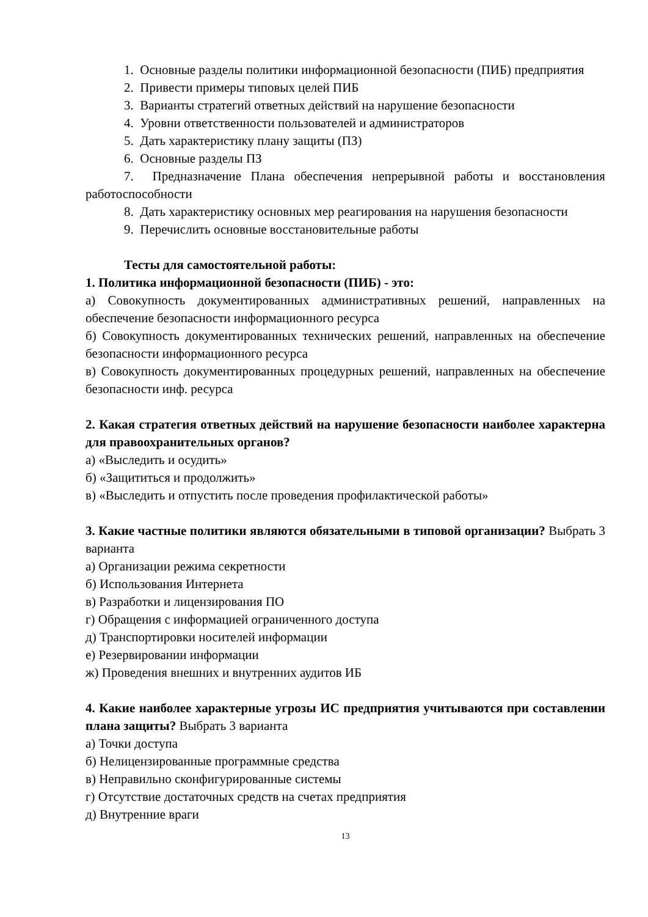1. Основные разделы политики информационной безопасности (ПИБ) предприятия
2. Привести примеры типовых целей ПИБ
3. Варианты стратегий ответных действий на нарушение безопасности
4. Уровни ответственности пользователей и администраторов
5. Дать характеристику плану защиты (ПЗ)
6. Основные разделы ПЗ
7. Предназначение Плана обеспечения непрерывной работы и восстановления работоспособности
8. Дать характеристику основных мер реагирования на нарушения безопасности
9. Перечислить основные восстановительные работы
Тесты для самостоятельной работы:
1. Политика информационной безопасности (ПИБ) - это:
а) Совокупность документированных административных решений, направленных на обеспечение безопасности информационного ресурса
б) Совокупность документированных технических решений, направленных на обеспечение безопасности информационного ресурса
в) Совокупность документированных процедурных решений, направленных на обеспечение безопасности инф. ресурса
2. Какая стратегия ответных действий на нарушение безопасности наиболее характерна для правоохранительных органов?
а) «Выследить и осудить»
б) «Защититься и продолжить»
в) «Выследить и отпустить после проведения профилактической работы»
3. Какие частные политики являются обязательными в типовой организации? Выбрать 3 варианта
а) Организации режима секретности
б) Использования Интернета
в) Разработки и лицензирования ПО
г) Обращения с информацией ограниченного доступа
д) Транспортировки носителей информации
е) Резервировании информации
ж) Проведения внешних и внутренних аудитов ИБ
4. Какие наиболее характерные угрозы ИС предприятия учитываются при составлении плана защиты? Выбрать 3 варианта
а) Точки доступа
б) Нелицензированные программные средства
в) Неправильно сконфигурированные системы
г) Отсутствие достаточных средств на счетах предприятия
д) Внутренние враги
13